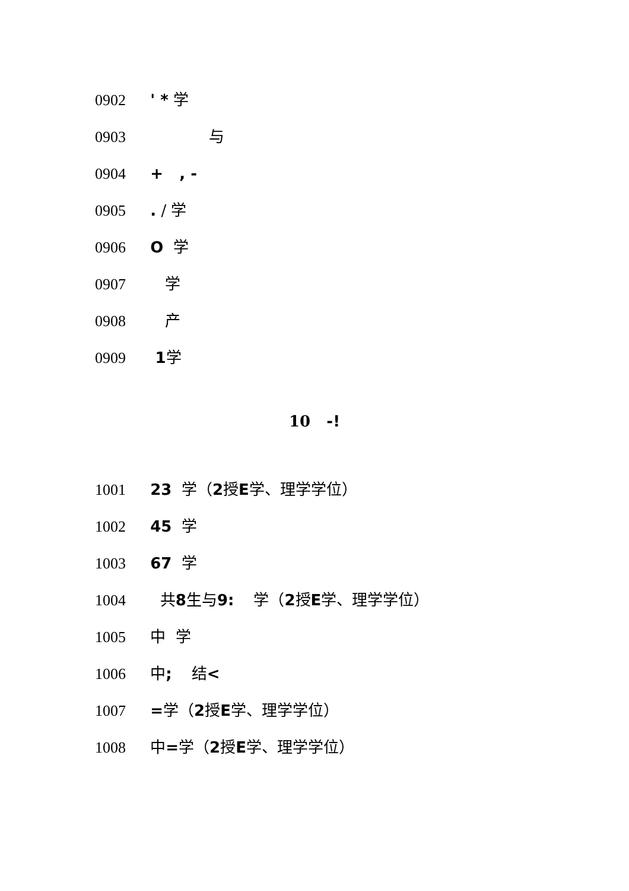0902 ' * 学
0903 与
0904 + , -
0905 . / 学
0906 O 学
0907 学
0908 产
0909 1学
10 -!
1001 23 学（2授E学、理学学位）
1002 45 学
1003 67 学
1004 共8生与9: 学（2授E学、理学学位）
1005 中 学
1006 中; 结<
1007 =学（2授E学、理学学位）
1008 中=学（2授E学、理学学位）